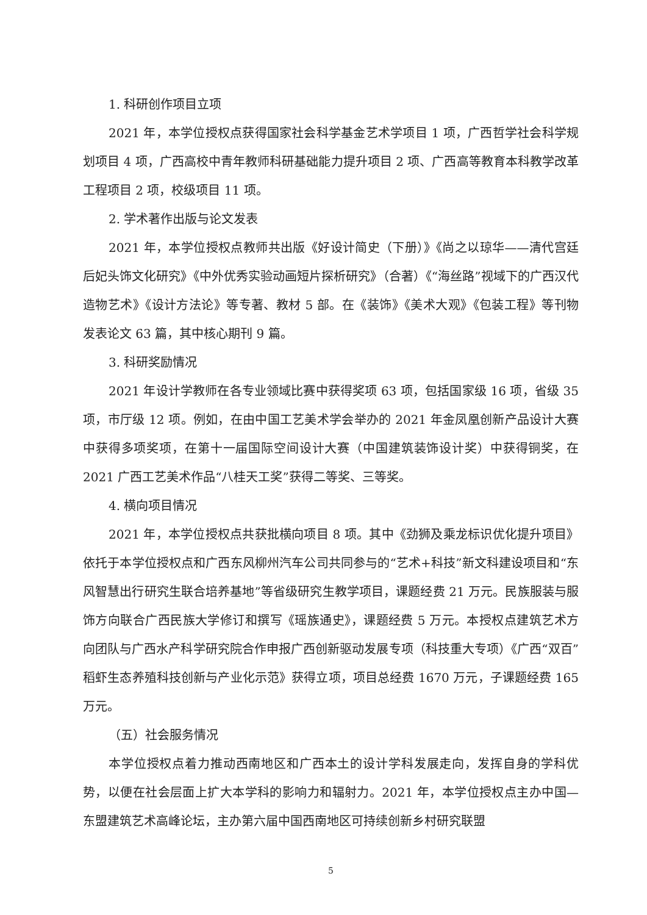1. 科研创作项目立项
2021 年，本学位授权点获得国家社会科学基金艺术学项目 1 项，广西哲学社会科学规划项目 4 项，广西高校中青年教师科研基础能力提升项目 2 项、广西高等教育本科教学改革工程项目 2 项，校级项目 11 项。
2. 学术著作出版与论文发表
2021 年，本学位授权点教师共出版《好设计简史（下册）》《尚之以琼华——清代宫廷后妃头饰文化研究》《中外优秀实验动画短片探析研究》（合著）《“海丝路”视域下的广西汉代造物艺术》《设计方法论》等专著、教材 5 部。在《装饰》《美术大观》《包装工程》等刊物发表论文 63 篇，其中核心期刊 9 篇。
3. 科研奖励情况
2021 年设计学教师在各专业领域比赛中获得奖项 63 项，包括国家级 16 项，省级 35 项，市厅级 12 项。例如，在由中国工艺美术学会举办的 2021 年金凤凰创新产品设计大赛中获得多项奖项，在第十一届国际空间设计大赛（中国建筑装饰设计奖）中获得铜奖，在 2021 广西工艺美术作品“八桂天工奖”获得二等奖、三等奖。
4. 横向项目情况
2021 年，本学位授权点共获批横向项目 8 项。其中《劲狮及乘龙标识优化提升项目》依托于本学位授权点和广西东风柳州汽车公司共同参与的“艺术+科技”新文科建设项目和“东风智慧出行研究生联合培养基地”等省级研究生教学项目，课题经费 21 万元。民族服装与服饰方向联合广西民族大学修订和撰写《瑶族通史》，课题经费 5 万元。本授权点建筑艺术方向团队与广西水产科学研究院合作申报广西创新驱动发展专项（科技重大专项）《广西“双百”稻虾生态养殖科技创新与产业化示范》获得立项，项目总经费 1670 万元，子课题经费 165 万元。
（五）社会服务情况
本学位授权点着力推动西南地区和广西本土的设计学科发展走向，发挥自身的学科优势，以便在社会层面上扩大本学科的影响力和辐射力。2021 年，本学位授权点主办中国—东盟建筑艺术高峰论坛，主办第六届中国西南地区可持续创新乡村研究联盟
5